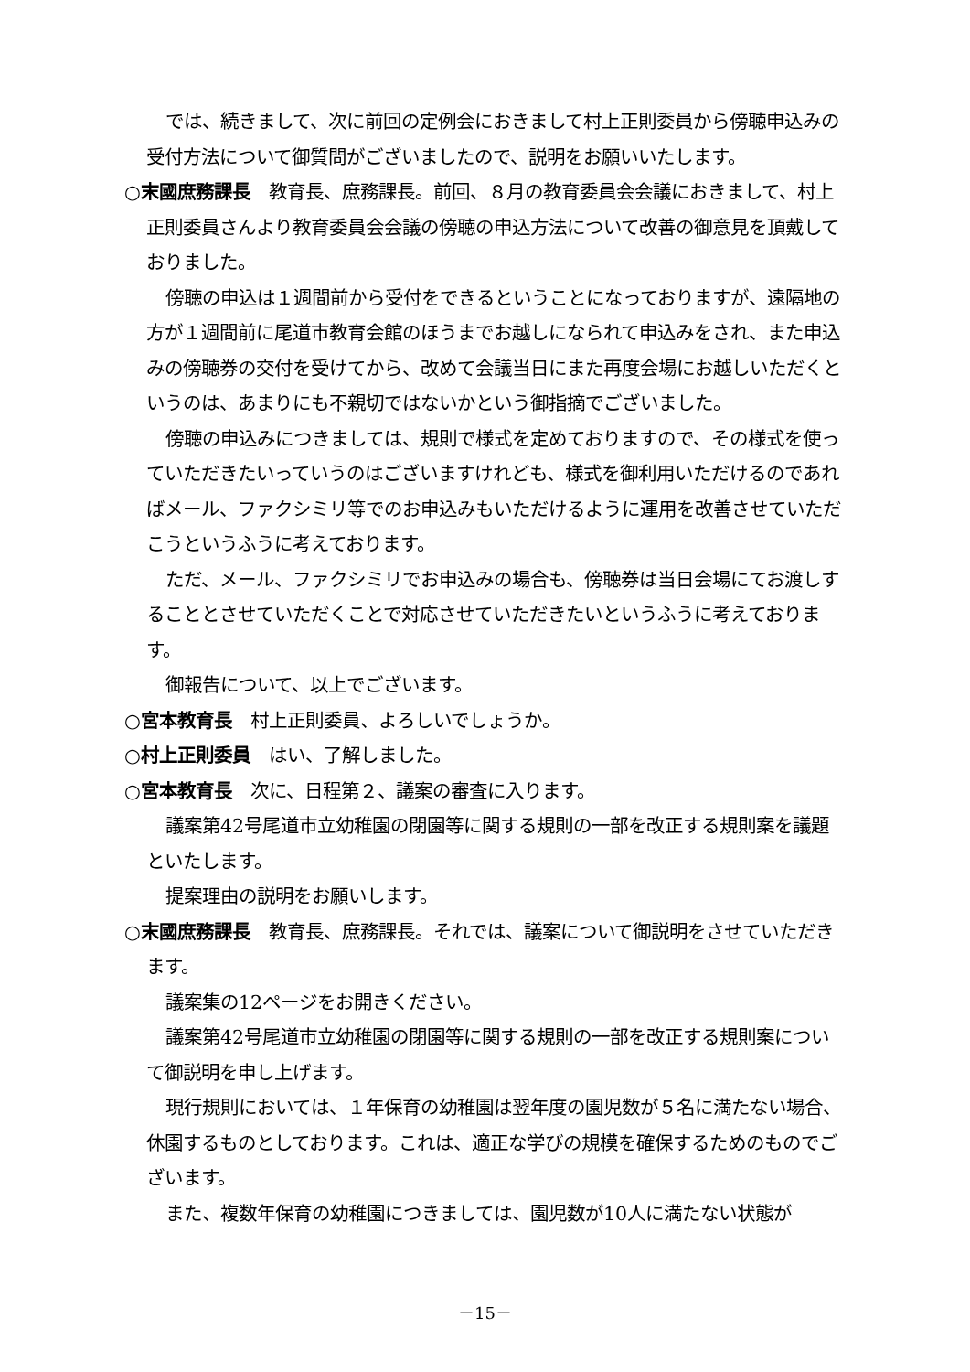では、続きまして、次に前回の定例会におきまして村上正則委員から傍聴申込みの受付方法について御質問がございましたので、説明をお願いいたします。
○末國庶務課長　教育長、庶務課長。前回、８月の教育委員会会議におきまして、村上正則委員さんより教育委員会会議の傍聴の申込方法について改善の御意見を頂戴しておりました。
傍聴の申込は１週間前から受付をできるということになっておりますが、遠隔地の方が１週間前に尾道市教育会館のほうまでお越しになられて申込みをされ、また申込みの傍聴券の交付を受けてから、改めて会議当日にまた再度会場にお越しいただくというのは、あまりにも不親切ではないかという御指摘でございました。
傍聴の申込みにつきましては、規則で様式を定めておりますので、その様式を使っていただきたいっていうのはございますけれども、様式を御利用いただけるのであればメール、ファクシミリ等でのお申込みもいただけるように運用を改善させていただこうというふうに考えております。
ただ、メール、ファクシミリでお申込みの場合も、傍聴券は当日会場にてお渡しすることとさせていただくことで対応させていただきたいというふうに考えております。
御報告について、以上でございます。
○宮本教育長　村上正則委員、よろしいでしょうか。
○村上正則委員　はい、了解しました。
○宮本教育長　次に、日程第２、議案の審査に入ります。
議案第42号尾道市立幼稚園の閉園等に関する規則の一部を改正する規則案を議題といたします。
提案理由の説明をお願いします。
○末國庶務課長　教育長、庶務課長。それでは、議案について御説明をさせていただきます。
議案集の12ページをお開きください。
議案第42号尾道市立幼稚園の閉園等に関する規則の一部を改正する規則案について御説明を申し上げます。
現行規則においては、１年保育の幼稚園は翌年度の園児数が５名に満たない場合、休園するものとしております。これは、適正な学びの規模を確保するためのものでございます。
また、複数年保育の幼稚園につきましては、園児数が10人に満たない状態が
－15－